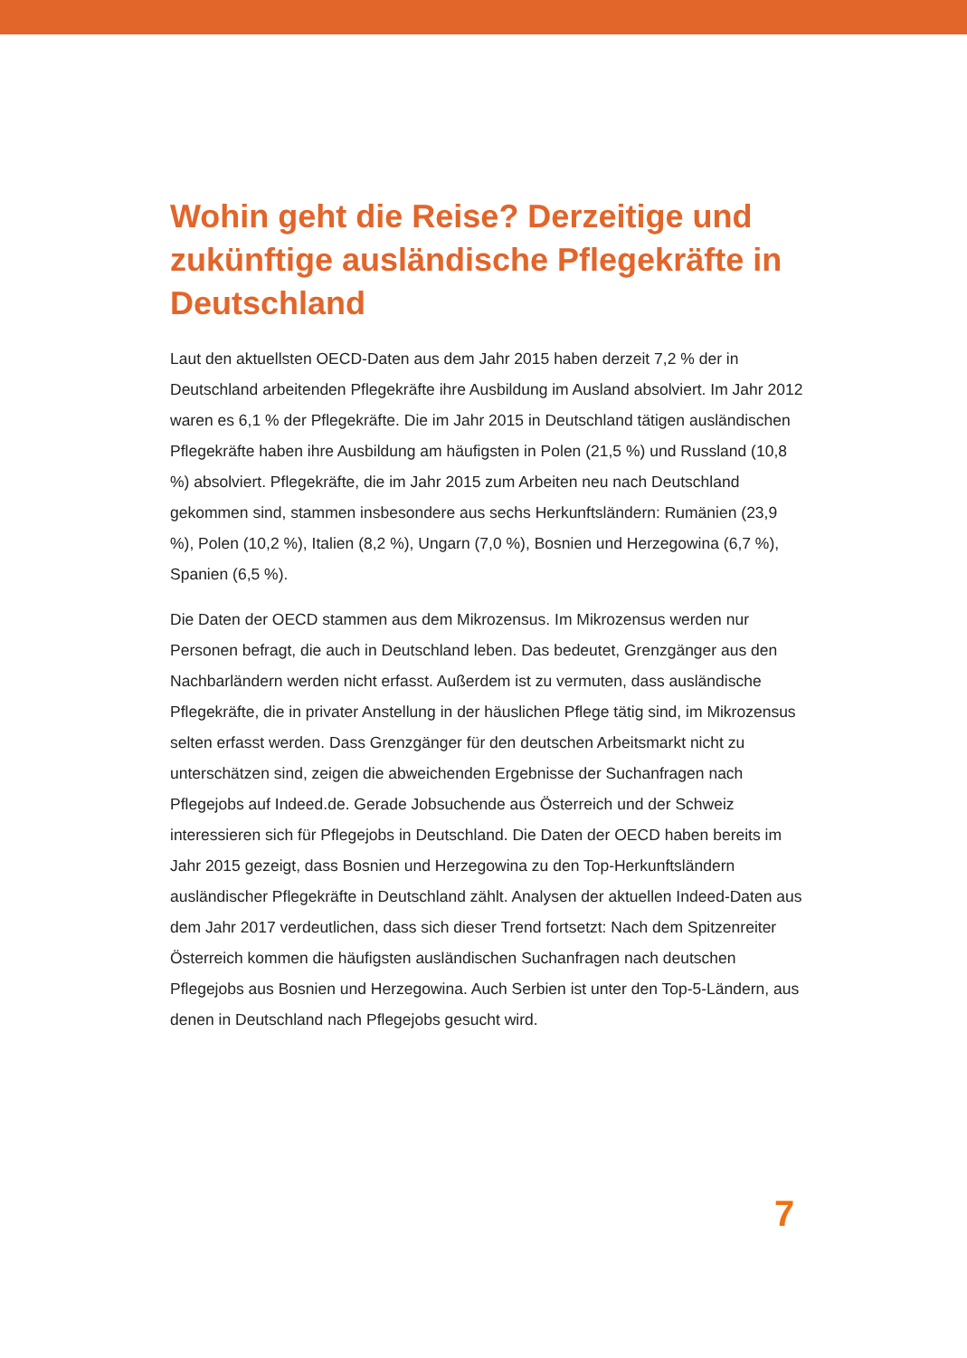Wohin geht die Reise? Derzeitige und zukünftige ausländische Pflegekräfte in Deutschland
Laut den aktuellsten OECD-Daten aus dem Jahr 2015 haben derzeit 7,2 % der in Deutschland arbeitenden Pflegekräfte ihre Ausbildung im Ausland absolviert. Im Jahr 2012 waren es 6,1 % der Pflegekräfte. Die im Jahr 2015 in Deutschland tätigen ausländischen Pflegekräfte haben ihre Ausbildung am häufigsten in Polen (21,5 %) und Russland (10,8 %) absolviert. Pflegekräfte, die im Jahr 2015 zum Arbeiten neu nach Deutschland gekommen sind, stammen insbesondere aus sechs Herkunftsländern: Rumänien (23,9 %), Polen (10,2 %), Italien (8,2 %), Ungarn (7,0 %), Bosnien und Herzegowina (6,7 %), Spanien (6,5 %).
Die Daten der OECD stammen aus dem Mikrozensus. Im Mikrozensus werden nur Personen befragt, die auch in Deutschland leben. Das bedeutet, Grenzgänger aus den Nachbarländern werden nicht erfasst. Außerdem ist zu vermuten, dass ausländische Pflegekräfte, die in privater Anstellung in der häuslichen Pflege tätig sind, im Mikrozensus selten erfasst werden. Dass Grenzgänger für den deutschen Arbeitsmarkt nicht zu unterschätzen sind, zeigen die abweichenden Ergebnisse der Suchanfragen nach Pflegejobs auf Indeed.de. Gerade Jobsuchende aus Österreich und der Schweiz interessieren sich für Pflegejobs in Deutschland. Die Daten der OECD haben bereits im Jahr 2015 gezeigt, dass Bosnien und Herzegowina zu den Top-Herkunftsländern ausländischer Pflegekräfte in Deutschland zählt. Analysen der aktuellen Indeed-Daten aus dem Jahr 2017 verdeutlichen, dass sich dieser Trend fortsetzt: Nach dem Spitzenreiter Österreich kommen die häufigsten ausländischen Suchanfragen nach deutschen Pflegejobs aus Bosnien und Herzegowina. Auch Serbien ist unter den Top-5-Ländern, aus denen in Deutschland nach Pflegejobs gesucht wird.
7